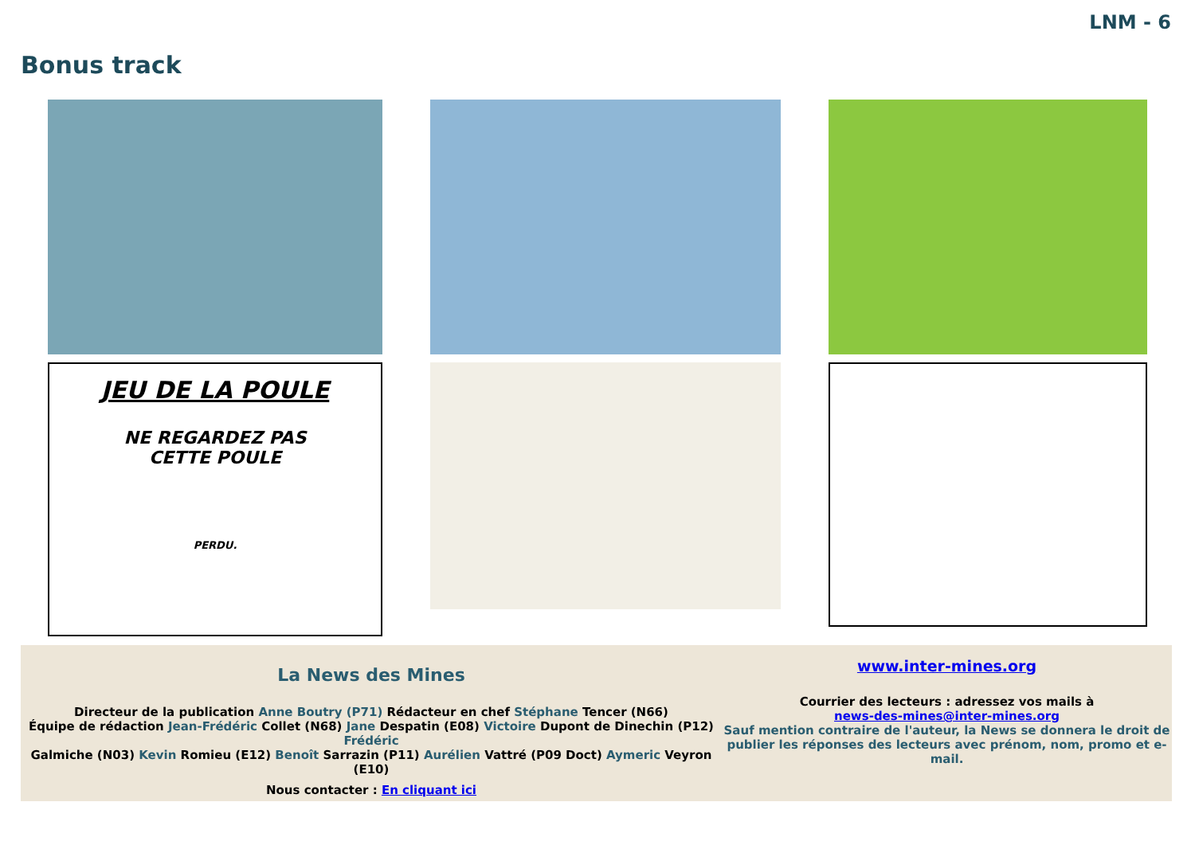LNM - 6
Bonus track
JEU DE LA POULE
NE REGARDEZ PAS
CETTE POULE
PERDU.
La News des Mines
Directeur de la publication Anne Boutry (P71) Rédacteur en chef Stéphane Tencer (N66)
Équipe de rédaction Jean-Frédéric Collet (N68) Jane Despatin (E08) Victoire Dupont de Dinechin (P12) Frédéric
Galmiche (N03) Kevin Romieu (E12) Benoît Sarrazin (P11) Aurélien Vattré (P09 Doct) Aymeric Veyron (E10)
Nous contacter : En cliquant ici
www.inter-mines.org
Courrier des lecteurs : adressez vos mails à
news-des-mines@inter-mines.org
Sauf mention contraire de l'auteur, la News se donnera le droit de publier les réponses des lecteurs avec prénom, nom, promo et e-mail.